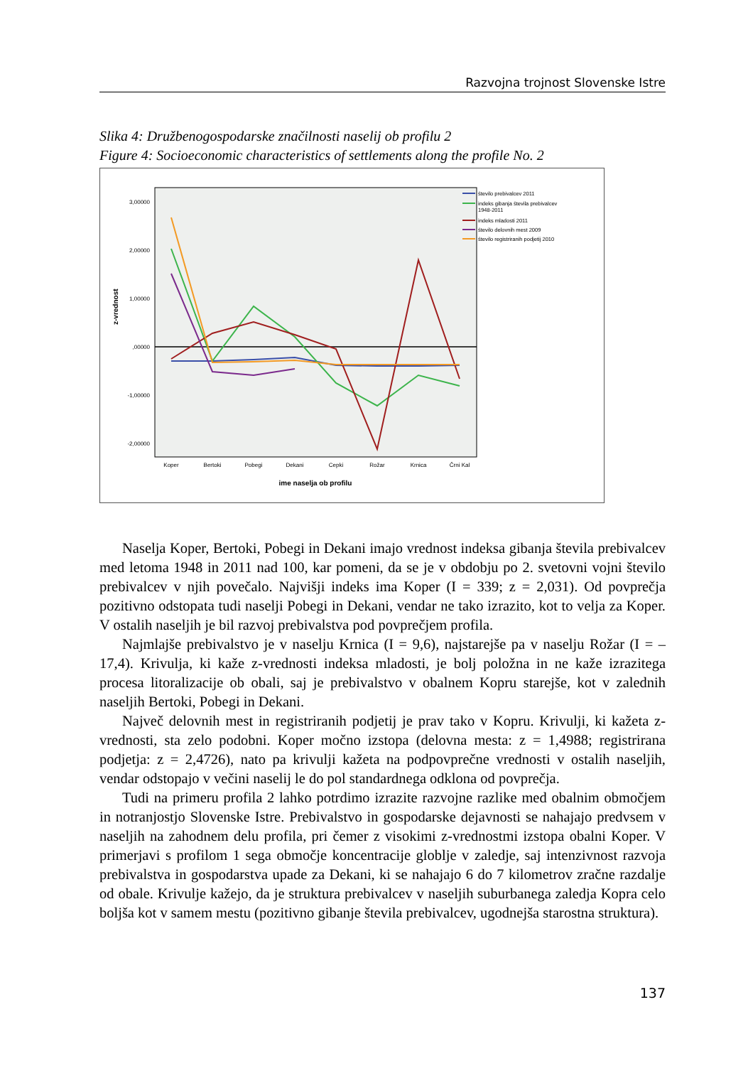Razvojna trojnost Slovenske Istre
Slika 4: Družbenogospodarske značilnosti naselij ob profilu 2
Figure 4: Socioeconomic characteristics of settlements along the profile No. 2
3,00000
2,00000
1,00000
,00000
-1,00000
-2,00000
z-vrednost
Koper
Bertoki
Pobegi
Dekani
Cepki
Rožar
Krnica
Črni Kal
ime naselja ob profilu
število prebivalcev 2011
indeks gibanja števila prebivalcev
1948-2011
indeks mladosti 2011
število delovnih mest 2009
število registriranih podjetij 2010
Naselja Koper, Bertoki, Pobegi in Dekani imajo vrednost indeksa gibanja števila prebivalcev med letoma 1948 in 2011 nad 100, kar pomeni, da se je v obdobju po 2. svetovni vojni število prebivalcev v njih povečalo. Najvišji indeks ima Koper (I = 339; z = 2,031). Od povprečja pozitivno odstopata tudi naselji Pobegi in Dekani, vendar ne tako izrazito, kot to velja za Koper. V ostalih naseljih je bil razvoj prebivalstva pod povprečjem profila.
Najmlajše prebivalstvo je v naselju Krnica (I = 9,6), najstarejše pa v naselju Rožar (I = –17,4). Krivulja, ki kaže z-vrednosti indeksa mladosti, je bolj položna in ne kaže izrazitega procesa litoralizacije ob obali, saj je prebivalstvo v obalnem Kopru starejše, kot v zalednih naseljih Bertoki, Pobegi in Dekani.
Največ delovnih mest in registriranih podjetij je prav tako v Kopru. Krivulji, ki kažeta z-vrednosti, sta zelo podobni. Koper močno izstopa (delovna mesta: z = 1,4988; registrirana podjetja: z = 2,4726), nato pa krivulji kažeta na podpovprečne vrednosti v ostalih naseljih, vendar odstopajo v večini naselij le do pol standardnega odklona od povprečja.
Tudi na primeru profila 2 lahko potrdimo izrazite razvojne razlike med obalnim območjem in notranjostjo Slovenske Istre. Prebivalstvo in gospodarske dejavnosti se nahajajo predvsem v naseljih na zahodnem delu profila, pri čemer z visokimi z-vrednostmi izstopa obalni Koper. V primerjavi s profilom 1 sega območje koncentracije globlje v zaledje, saj intenzivnost razvoja prebivalstva in gospodarstva upade za Dekani, ki se nahajajo 6 do 7 kilometrov zračne razdalje od obale. Krivulje kažejo, da je struktura prebivalcev v naseljih suburbanega zaledja Kopra celo boljša kot v samem mestu (pozitivno gibanje števila prebivalcev, ugodnejša starostna struktura).
137